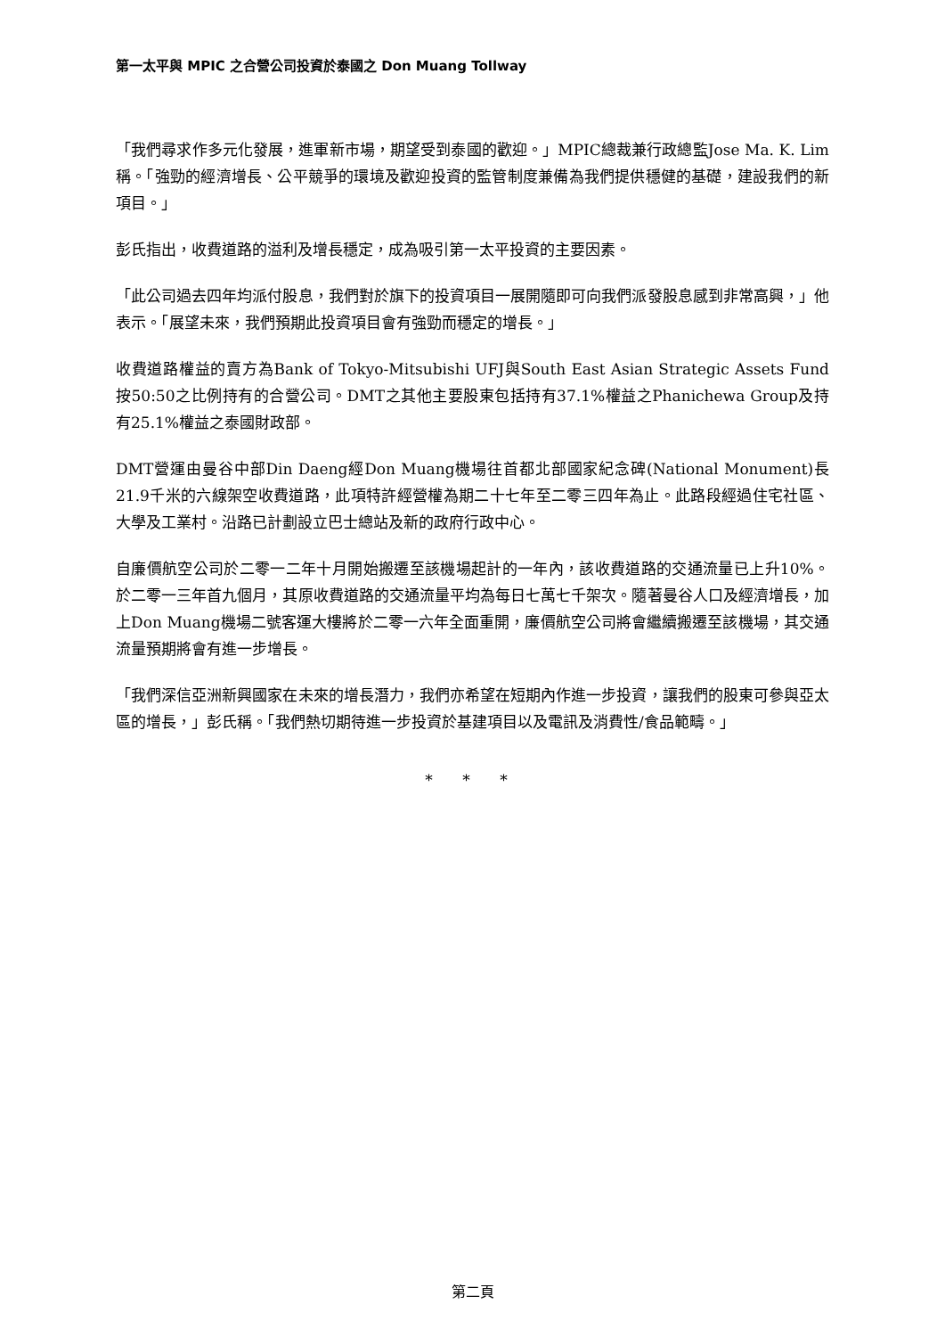第一太平與 MPIC 之合營公司投資於泰國之 Don Muang Tollway
「我們尋求作多元化發展，進軍新市場，期望受到泰國的歡迎。」MPIC總裁兼行政總監Jose Ma. K. Lim稱。「強勁的經濟增長、公平競爭的環境及歡迎投資的監管制度兼備為我們提供穩健的基礎，建設我們的新項目。」
彭氏指出，收費道路的溢利及增長穩定，成為吸引第一太平投資的主要因素。
「此公司過去四年均派付股息，我們對於旗下的投資項目一展開隨即可向我們派發股息感到非常高興，」他表示。「展望未來，我們預期此投資項目會有強勁而穩定的增長。」
收費道路權益的賣方為Bank of Tokyo-Mitsubishi UFJ與South East Asian Strategic Assets Fund按50:50之比例持有的合營公司。DMT之其他主要股東包括持有37.1%權益之Phanichewa Group及持有25.1%權益之泰國財政部。
DMT營運由曼谷中部Din Daeng經Don Muang機場往首都北部國家紀念碑(National Monument)長21.9千米的六線架空收費道路，此項特許經營權為期二十七年至二零三四年為止。此路段經過住宅社區、大學及工業村。沿路已計劃設立巴士總站及新的政府行政中心。
自廉價航空公司於二零一二年十月開始搬遷至該機場起計的一年內，該收費道路的交通流量已上升10%。於二零一三年首九個月，其原收費道路的交通流量平均為每日七萬七千架次。隨著曼谷人口及經濟增長，加上Don Muang機場二號客運大樓將於二零一六年全面重開，廉價航空公司將會繼續搬遷至該機場，其交通流量預期將會有進一步增長。
「我們深信亞洲新興國家在未來的增長潛力，我們亦希望在短期內作進一步投資，讓我們的股東可參與亞太區的增長，」彭氏稱。「我們熱切期待進一步投資於基建項目以及電訊及消費性/食品範疇。」
* * *
第二頁